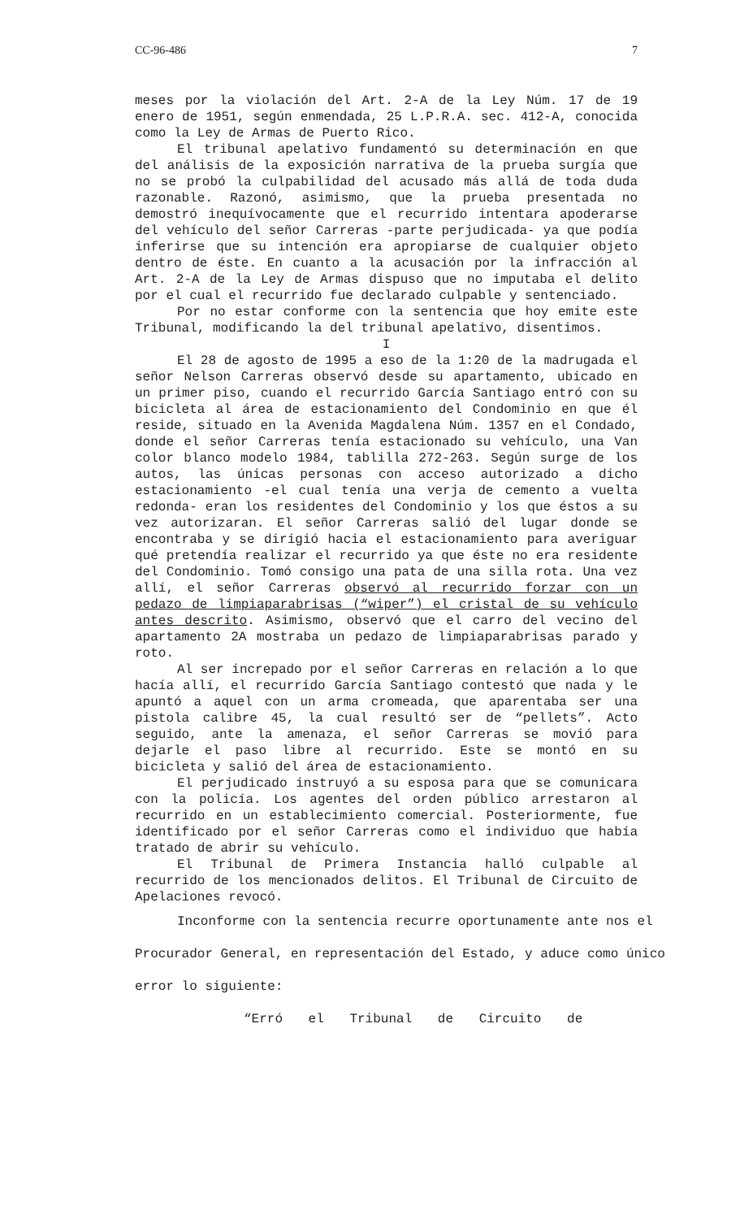CC-96-486 7
meses por la violación del Art. 2-A de la Ley Núm. 17 de 19 enero de 1951, según enmendada, 25 L.P.R.A. sec. 412-A, conocida como la Ley de Armas de Puerto Rico.
El tribunal apelativo fundamentó su determinación en que del análisis de la exposición narrativa de la prueba surgía que no se probó la culpabilidad del acusado más allá de toda duda razonable. Razonó, asimismo, que la prueba presentada no demostró inequívocamente que el recurrido intentara apoderarse del vehículo del señor Carreras -parte perjudicada- ya que podía inferirse que su intención era apropiarse de cualquier objeto dentro de éste. En cuanto a la acusación por la infracción al Art. 2-A de la Ley de Armas dispuso que no imputaba el delito por el cual el recurrido fue declarado culpable y sentenciado.
Por no estar conforme con la sentencia que hoy emite este Tribunal, modificando la del tribunal apelativo, disentimos.
I
El 28 de agosto de 1995 a eso de la 1:20 de la madrugada el señor Nelson Carreras observó desde su apartamento, ubicado en un primer piso, cuando el recurrido García Santiago entró con su bicicleta al área de estacionamiento del Condominio en que él reside, situado en la Avenida Magdalena Núm. 1357 en el Condado, donde el señor Carreras tenía estacionado su vehículo, una Van color blanco modelo 1984, tablilla 272-263. Según surge de los autos, las únicas personas con acceso autorizado a dicho estacionamiento -el cual tenía una verja de cemento a vuelta redonda- eran los residentes del Condominio y los que éstos a su vez autorizaran. El señor Carreras salió del lugar donde se encontraba y se dirigió hacia el estacionamiento para averiguar qué pretendía realizar el recurrido ya que éste no era residente del Condominio. Tomó consigo una pata de una silla rota. Una vez allí, el señor Carreras observó al recurrido forzar con un pedazo de limpiaparabrisas (“wiper”) el cristal de su vehículo antes descrito. Asimismo, observó que el carro del vecino del apartamento 2A mostraba un pedazo de limpiaparabrisas parado y roto.
Al ser increpado por el señor Carreras en relación a lo que hacía allí, el recurrido García Santiago contestó que nada y le apuntó a aquel con un arma cromeada, que aparentaba ser una pistola calibre 45, la cual resultó ser de “pellets”. Acto seguido, ante la amenaza, el señor Carreras se movió para dejarle el paso libre al recurrido. Este se montó en su bicicleta y salió del área de estacionamiento.
El perjudicado instruyó a su esposa para que se comunicara con la policía. Los agentes del orden público arrestaron al recurrido en un establecimiento comercial. Posteriormente, fue identificado por el señor Carreras como el individuo que había tratado de abrir su vehículo.
El Tribunal de Primera Instancia halló culpable al recurrido de los mencionados delitos. El Tribunal de Circuito de Apelaciones revocó.
Inconforme con la sentencia recurre oportunamente ante nos el Procurador General, en representación del Estado, y aduce como único error lo siguiente:
“Erró el Tribunal de Circuito de